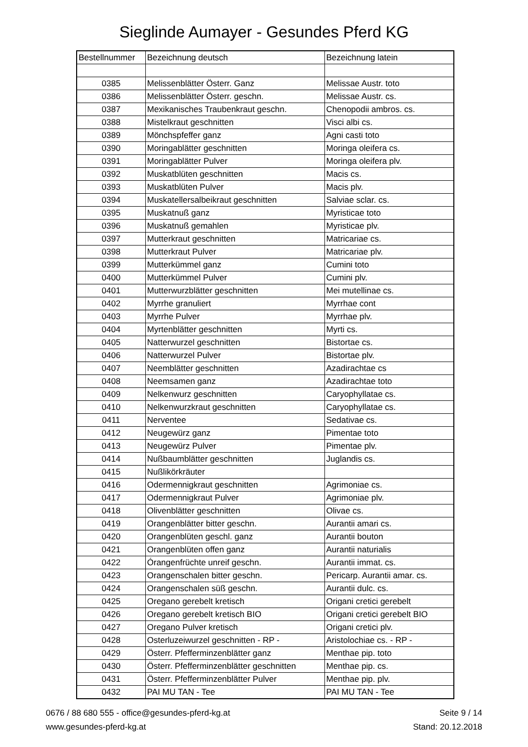Sieglinde Aumayer - Gesundes Pferd KG
| Bestellnummer | Bezeichnung deutsch | Bezeichnung latein |
| --- | --- | --- |
| 0385 | Melissenblätter Österr. Ganz | Melissae Austr. toto |
| 0386 | Melissenblätter Österr. geschn. | Melissae Austr. cs. |
| 0387 | Mexikanisches Traubenkraut geschn. | Chenopodii ambros. cs. |
| 0388 | Mistelkraut geschnitten | Visci albi cs. |
| 0389 | Mönchspfeffer ganz | Agni casti toto |
| 0390 | Moringablätter geschnitten | Moringa oleifera cs. |
| 0391 | Moringablätter Pulver | Moringa oleifera plv. |
| 0392 | Muskatblüten geschnitten | Macis cs. |
| 0393 | Muskatblüten Pulver | Macis plv. |
| 0394 | Muskatellersalbeikraut geschnitten | Salviae sclar. cs. |
| 0395 | Muskatnuß ganz | Myristicae toto |
| 0396 | Muskatnuß gemahlen | Myristicae plv. |
| 0397 | Mutterkraut geschnitten | Matricariae cs. |
| 0398 | Mutterkraut Pulver | Matricariae plv. |
| 0399 | Mutterkümmel ganz | Cumini toto |
| 0400 | Mutterkümmel Pulver | Cumini plv. |
| 0401 | Mutterwurzblätter geschnitten | Mei mutellinae cs. |
| 0402 | Myrrhe granuliert | Myrrhae cont |
| 0403 | Myrrhe Pulver | Myrrhae plv. |
| 0404 | Myrtenblätter geschnitten | Myrti cs. |
| 0405 | Natterwurzel geschnitten | Bistortae cs. |
| 0406 | Natterwurzel Pulver | Bistortae plv. |
| 0407 | Neemblätter geschnitten | Azadirachtae cs |
| 0408 | Neemsamen ganz | Azadirachtae toto |
| 0409 | Nelkenwurz geschnitten | Caryophyllatae cs. |
| 0410 | Nelkenwurzkraut geschnitten | Caryophyllatae cs. |
| 0411 | Nerventee | Sedativae cs. |
| 0412 | Neugewürz ganz | Pimentae toto |
| 0413 | Neugewürz Pulver | Pimentae plv. |
| 0414 | Nußbaumblätter geschnitten | Juglandis cs. |
| 0415 | Nußlikörkräuter | |
| 0416 | Odermennigkraut geschnitten | Agrimoniae cs. |
| 0417 | Odermennigkraut Pulver | Agrimoniae plv. |
| 0418 | Olivenblätter geschnitten | Olivae cs. |
| 0419 | Orangenblätter bitter geschn. | Aurantii amari cs. |
| 0420 | Orangenblüten geschl. ganz | Aurantii bouton |
| 0421 | Orangenblüten offen ganz | Aurantii naturialis |
| 0422 | Órangenfrüchte unreif geschn. | Aurantii immat. cs. |
| 0423 | Orangenschalen bitter geschn. | Pericarp. Aurantii amar. cs. |
| 0424 | Orangenschalen süß geschn. | Aurantii dulc. cs. |
| 0425 | Oregano gerebelt kretisch | Origani cretici gerebelt |
| 0426 | Oregano gerebelt kretisch BIO | Origani cretici gerebelt BIO |
| 0427 | Oregano Pulver kretisch | Origani cretici plv. |
| 0428 | Osterluzeiwurzel geschnitten - RP - | Aristolochiae cs. - RP - |
| 0429 | Österr. Pfefferminzenblätter ganz | Menthae pip. toto |
| 0430 | Österr. Pfefferminzenblätter geschnitten | Menthae pip. cs. |
| 0431 | Österr. Pfefferminzenblätter Pulver | Menthae pip. plv. |
| 0432 | PAI MU TAN - Tee | PAI MU TAN - Tee |
0676 / 88 680 555 - office@gesundes-pferd-kg.at
www.gesundes-pferd-kg.at
Seite 9 / 14
Stand: 20.12.2018